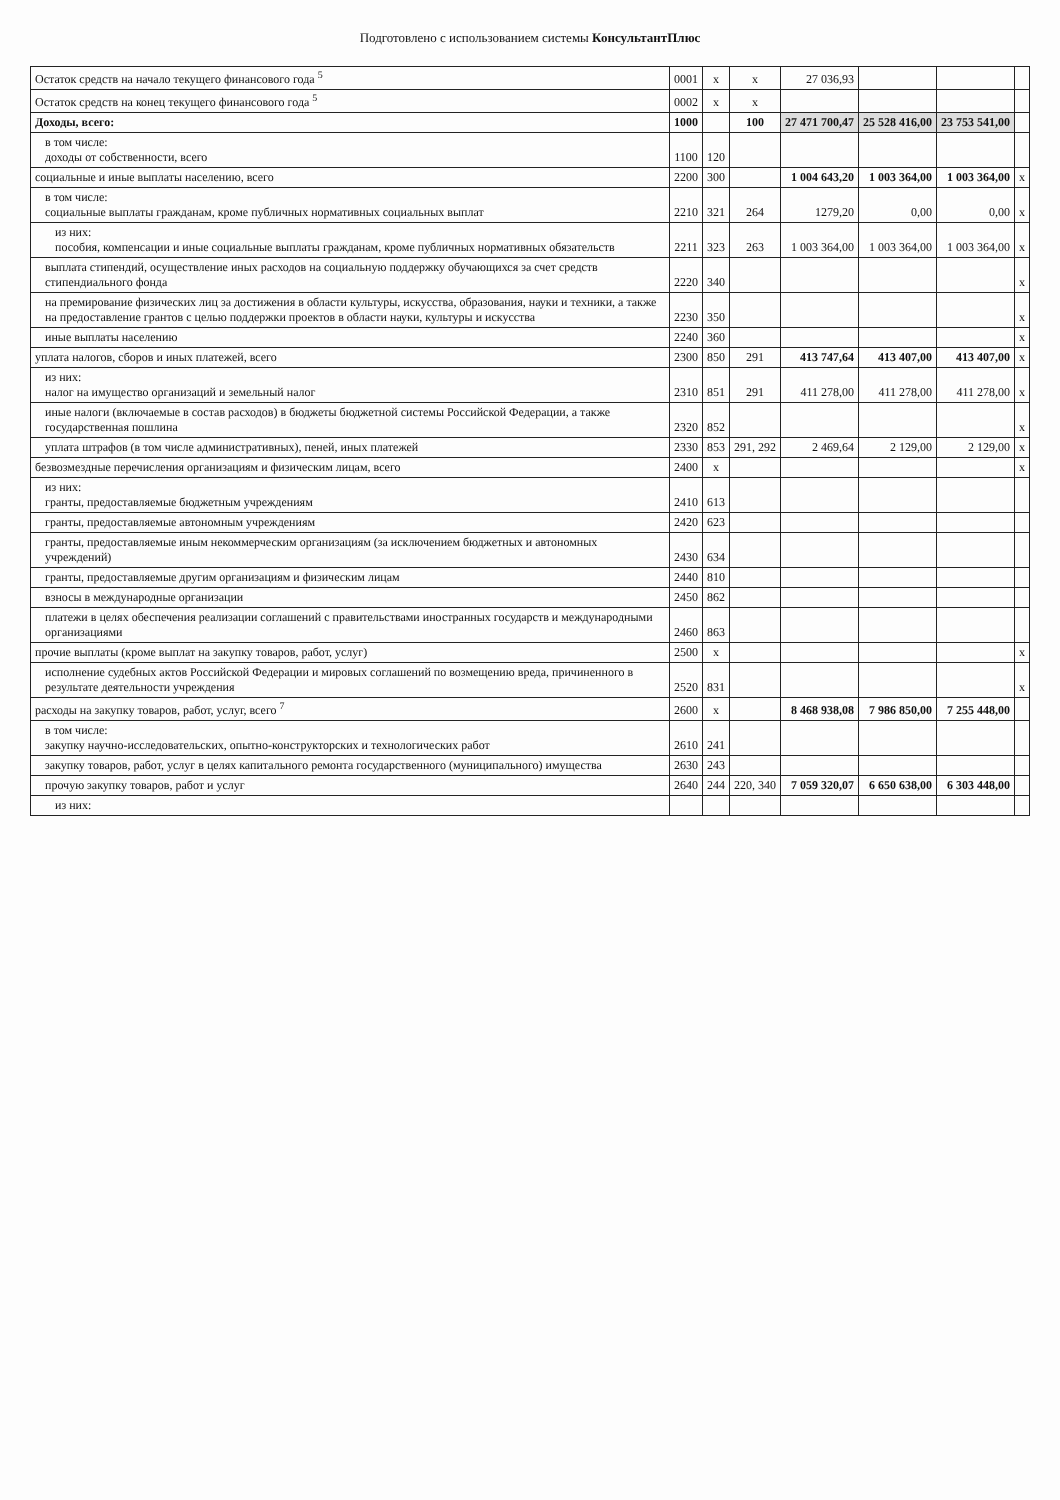Подготовлено с использованием системы КонсультантПлюс
| Остаток средств на начало текущего финансового года <sup>5</sup> | 0001 | x | x | 27 036,93 | | | |
| Остаток средств на конец текущего финансового года <sup>5</sup> | 0002 | x | x | | | | |
| Доходы, всего: | 1000 | | 100 | 27 471 700,47 | 25 528 416,00 | 23 753 541,00 | |
| в том числе: доходы от собственности, всего | 1100 | 120 | | | | | |
| социальные и иные выплаты населению, всего | 2200 | 300 | | 1 004 643,20 | 1 003 364,00 | 1 003 364,00 | x |
| в том числе: социальные выплаты гражданам, кроме публичных нормативных социальных выплат | 2210 | 321 | 264 | 1279,20 | 0,00 | 0,00 | x |
| из них: пособия, компенсации и иные социальные выплаты гражданам, кроме публичных нормативных обязательств | 2211 | 323 | 263 | 1 003 364,00 | 1 003 364,00 | 1 003 364,00 | x |
| выплата стипендий, осуществление иных расходов на социальную поддержку обучающихся за счет средств стипендиального фонда | 2220 | 340 | | | | | x |
| на премирование физических лиц за достижения в области культуры, искусства, образования, науки и техники, а также на предоставление грантов с целью поддержки проектов в области науки, культуры и искусства | 2230 | 350 | | | | | x |
| иные выплаты населению | 2240 | 360 | | | | | x |
| уплата налогов, сборов и иных платежей, всего | 2300 | 850 | 291 | 413 747,64 | 413 407,00 | 413 407,00 | x |
| из них: налог на имущество организаций и земельный налог | 2310 | 851 | 291 | 411 278,00 | 411 278,00 | 411 278,00 | x |
| иные налоги (включаемые в состав расходов) в бюджеты бюджетной системы Российской Федерации, а также государственная пошлина | 2320 | 852 | | | | | x |
| уплата штрафов (в том числе административных), пеней, иных платежей | 2330 | 853 | 291, 292 | 2 469,64 | 2 129,00 | 2 129,00 | x |
| безвозмездные перечисления организациям и физическим лицам, всего | 2400 | x | | | | | x |
| из них: гранты, предоставляемые бюджетным учреждениям | 2410 | 613 | | | | | |
| гранты, предоставляемые автономным учреждениям | 2420 | 623 | | | | | |
| гранты, предоставляемые иным некоммерческим организациям (за исключением бюджетных и автономных учреждений) | 2430 | 634 | | | | | |
| гранты, предоставляемые другим организациям и физическим лицам | 2440 | 810 | | | | | |
| взносы в международные организации | 2450 | 862 | | | | | |
| платежи в целях обеспечения реализации соглашений с правительствами иностранных государств и международными организациями | 2460 | 863 | | | | | |
| прочие выплаты (кроме выплат на закупку товаров, работ, услуг) | 2500 | x | | | | | x |
| исполнение судебных актов Российской Федерации и мировых соглашений по возмещению вреда, причиненного в результате деятельности учреждения | 2520 | 831 | | | | | x |
| расходы на закупку товаров, работ, услуг, всего <sup>7</sup> | 2600 | x | | 8 468 938,08 | 7 986 850,00 | 7 255 448,00 | |
| в том числе: закупку научно-исследовательских, опытно-конструкторских и технологических работ | 2610 | 241 | | | | | |
| закупку товаров, работ, услуг в целях капитального ремонта государственного (муниципального) имущества | 2630 | 243 | | | | | |
| прочую закупку товаров, работ и услуг | 2640 | 244 | 220, 340 | 7 059 320,07 | 6 650 638,00 | 6 303 448,00 | |
| из них: | | | | | | | |